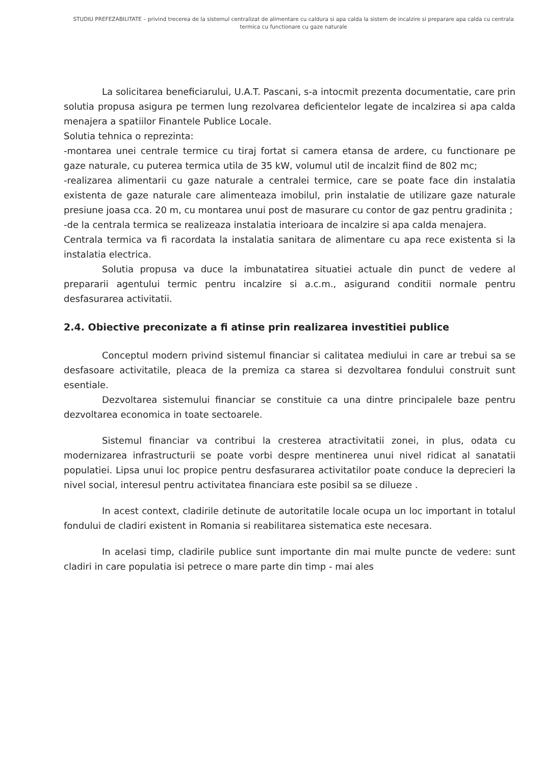STUDIU PREFEZABILITATE – privind trecerea de la sistemul centralizat de alimentare cu caldura si apa calda la sistem de incalzire si preparare apa calda cu centrala termica cu functionare cu gaze naturale
La solicitarea beneficiarului, U.A.T. Pascani, s-a intocmit prezenta documentatie, care prin solutia propusa asigura pe termen lung rezolvarea deficientelor legate de incalzirea si apa calda menajera a spatiilor Finantele Publice Locale.
Solutia tehnica o reprezinta:
-montarea unei centrale termice cu tiraj fortat si camera etansa de ardere, cu functionare pe gaze naturale, cu puterea termica utila de 35 kW, volumul util de incalzit fiind de 802 mc;
-realizarea alimentarii cu gaze naturale a centralei termice, care se poate face din instalatia existenta de gaze naturale care alimenteaza imobilul, prin instalatie de utilizare gaze naturale presiune joasa cca. 20 m, cu montarea unui post de masurare cu contor de gaz pentru gradinita ;
-de la centrala termica se realizeaza instalatia interioara de incalzire si apa calda menajera.
Centrala termica va fi racordata la instalatia sanitara de alimentare cu apa rece existenta si la instalatia electrica.
Solutia propusa va duce la imbunatatirea situatiei actuale din punct de vedere al prepararii agentului termic pentru incalzire si a.c.m., asigurand conditii normale pentru desfasurarea activitatii.
2.4. Obiective preconizate a fi atinse prin realizarea investitiei publice
Conceptul modern privind sistemul financiar si calitatea mediului in care ar trebui sa se desfasoare activitatile, pleaca de la premiza ca starea si dezvoltarea fondului construit sunt esentiale.
Dezvoltarea sistemului financiar se constituie ca una dintre principalele baze pentru dezvoltarea economica in toate sectoarele.
Sistemul financiar va contribui la cresterea atractivitatii zonei, in plus, odata cu modernizarea infrastructurii se poate vorbi despre mentinerea unui nivel ridicat al sanatatii populatiei. Lipsa unui loc propice pentru desfasurarea activitatilor poate conduce la deprecieri la nivel social, interesul pentru activitatea financiara este posibil sa se dilueze .
In acest context, cladirile detinute de autoritatile locale ocupa un loc important in totalul fondului de cladiri existent in Romania si reabilitarea sistematica este necesara.
In acelasi timp, cladirile publice sunt importante din mai multe puncte de vedere: sunt cladiri in care populatia isi petrece o mare parte din timp - mai ales